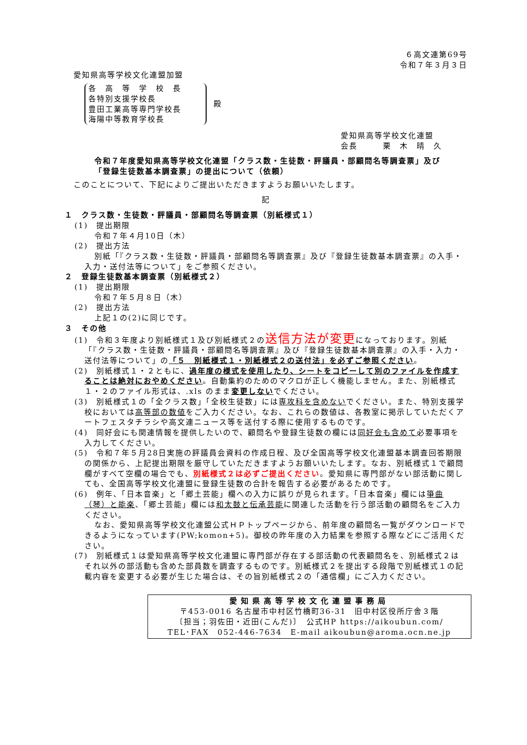６高文連第69号
令和７年３月３日
愛知県高等学校文化連盟加盟
各　高　等　学　校　長
各特別支援学校長
豊田工業高等専門学校長
海陽中等教育学校長
殿
愛知県高等学校文化連盟
会長　　　栗　木　晴　久
令和７年度愛知県高等学校文化連盟「クラス数・生徒数・評議員・部顧問名等調査票」及び「登録生徒数基本調査票」の提出について（依頼）
このことについて、下記によりご提出いただきますようお願いいたします。
記
１　クラス数・生徒数・評議員・部顧問名等調査票（別紙様式１）
(1)　提出期限
令和７年４月10日（木）
(2)　提出方法
別紙「『クラス数・生徒数・評議員・部顧問名等調査票』及び『登録生徒数基本調査票』の入手・入力・送付法等について」をご参照ください。
２　登録生徒数基本調査票（別紙様式２）
(1)　提出期限
令和７年５月８日（木）
(2)　提出方法
上記１の(2)に同じです。
３　その他
(1)　令和３年度より別紙様式１及び別紙様式２の送信方法が変更になっております。別紙「『クラス数・生徒数・評議員・部顧問名等調査票』及び『登録生徒数基本調査票』の入手・入力・送付法等について」の「５　別紙様式１・別紙様式２の送付法」を必ずご参照ください。
(2)　別紙様式１・２ともに、過年度の様式を使用したり、シートをコピーして別のファイルを作成することは絶対におやめください。自動集約のためのマクロが正しく機能しません。また、別紙様式１・２のファイル形式は、.xls のまま変更しないでください。
(3)　別紙様式１の「全クラス数」「全校生徒数」には専攻科を含めないでください。また、特別支援学校においては高等部の数値をご入力ください。なお、これらの数値は、各教室に掲示していただくアートフェスタチラシや高文連ニュース等を送付する際に使用するものです。
(4)　同好会にも関連情報を提供したいので、顧問名や登録生徒数の欄には同好会も含めて必要事項を入力してください。
(5)　令和７年５月28日実施の評議員会資料の作成日程、及び全国高等学校文化連盟基本調査回答期限の関係から、上記提出期限を厳守していただきますようお願いいたします。なお、別紙様式１で顧問欄がすべて空欄の場合でも、別紙様式２は必ずご提出ください。愛知県に専門部がない部活動に関しても、全国高等学校文化連盟に登録生徒数の合計を報告する必要があるためです。
(6)　例年、「日本音楽」と「郷土芸能」欄への入力に誤りが見られます。「日本音楽」欄には箏曲（琴）と能楽、「郷土芸能」欄には和太鼓と伝承芸能に関連した活動を行う部活動の顧問名をご入力ください。
なお、愛知県高等学校文化連盟公式ＨＰトップページから、前年度の顧問名一覧がダウンロードできるようになっています(PW;komon+5)。御校の昨年度の入力結果を参照する際などにご活用ください。
(7)　別紙様式１は愛知県高等学校文化連盟に専門部が存在する部活動の代表顧問名を、別紙様式２はそれ以外の部活動も含めた部員数を調査するものです。別紙様式２を提出する段階で別紙様式１の記載内容を変更する必要が生じた場合は、その旨別紙様式２の「通信欄」にご入力ください。
愛知県高等学校文化連盟事務局
〒453-0016 名古屋市中村区竹橋町36-31　旧中村区役所庁舎３階
〔担当；羽佐田・近田(こんだ)〕　公式HP https://aikoubun.com/
TEL･FAX　052-446-7634　E-mail aikoubun@aroma.ocn.ne.jp